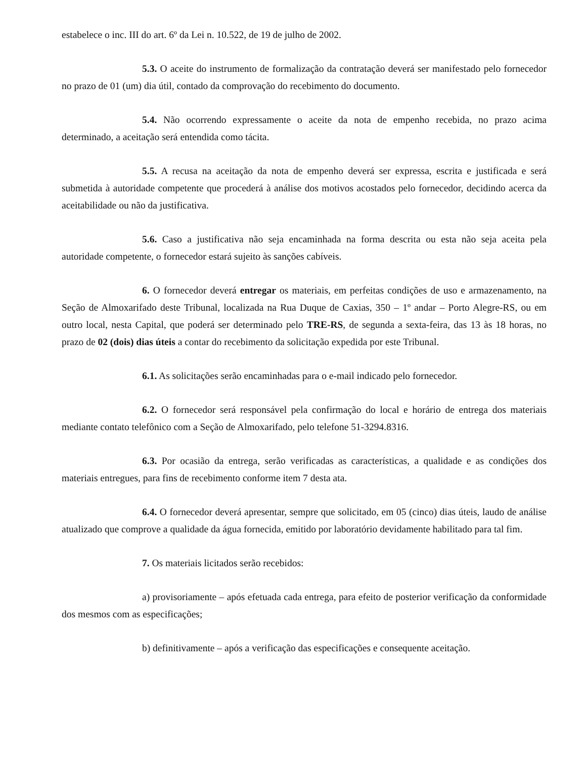estabelece o inc. III do art. 6º da Lei n. 10.522, de 19 de julho de 2002.
5.3. O aceite do instrumento de formalização da contratação deverá ser manifestado pelo fornecedor no prazo de 01 (um) dia útil, contado da comprovação do recebimento do documento.
5.4. Não ocorrendo expressamente o aceite da nota de empenho recebida, no prazo acima determinado, a aceitação será entendida como tácita.
5.5. A recusa na aceitação da nota de empenho deverá ser expressa, escrita e justificada e será submetida à autoridade competente que procederá à análise dos motivos acostados pelo fornecedor, decidindo acerca da aceitabilidade ou não da justificativa.
5.6. Caso a justificativa não seja encaminhada na forma descrita ou esta não seja aceita pela autoridade competente, o fornecedor estará sujeito às sanções cabíveis.
6. O fornecedor deverá entregar os materiais, em perfeitas condições de uso e armazenamento, na Seção de Almoxarifado deste Tribunal, localizada na Rua Duque de Caxias, 350 – 1º andar – Porto Alegre-RS, ou em outro local, nesta Capital, que poderá ser determinado pelo TRE-RS, de segunda a sexta-feira, das 13 às 18 horas, no prazo de 02 (dois) dias úteis a contar do recebimento da solicitação expedida por este Tribunal.
6.1. As solicitações serão encaminhadas para o e-mail indicado pelo fornecedor.
6.2. O fornecedor será responsável pela confirmação do local e horário de entrega dos materiais mediante contato telefônico com a Seção de Almoxarifado, pelo telefone 51-3294.8316.
6.3. Por ocasião da entrega, serão verificadas as características, a qualidade e as condições dos materiais entregues, para fins de recebimento conforme item 7 desta ata.
6.4. O fornecedor deverá apresentar, sempre que solicitado, em 05 (cinco) dias úteis, laudo de análise atualizado que comprove a qualidade da água fornecida, emitido por laboratório devidamente habilitado para tal fim.
7. Os materiais licitados serão recebidos:
a) provisoriamente – após efetuada cada entrega, para efeito de posterior verificação da conformidade dos mesmos com as especificações;
b) definitivamente – após a verificação das especificações e consequente aceitação.